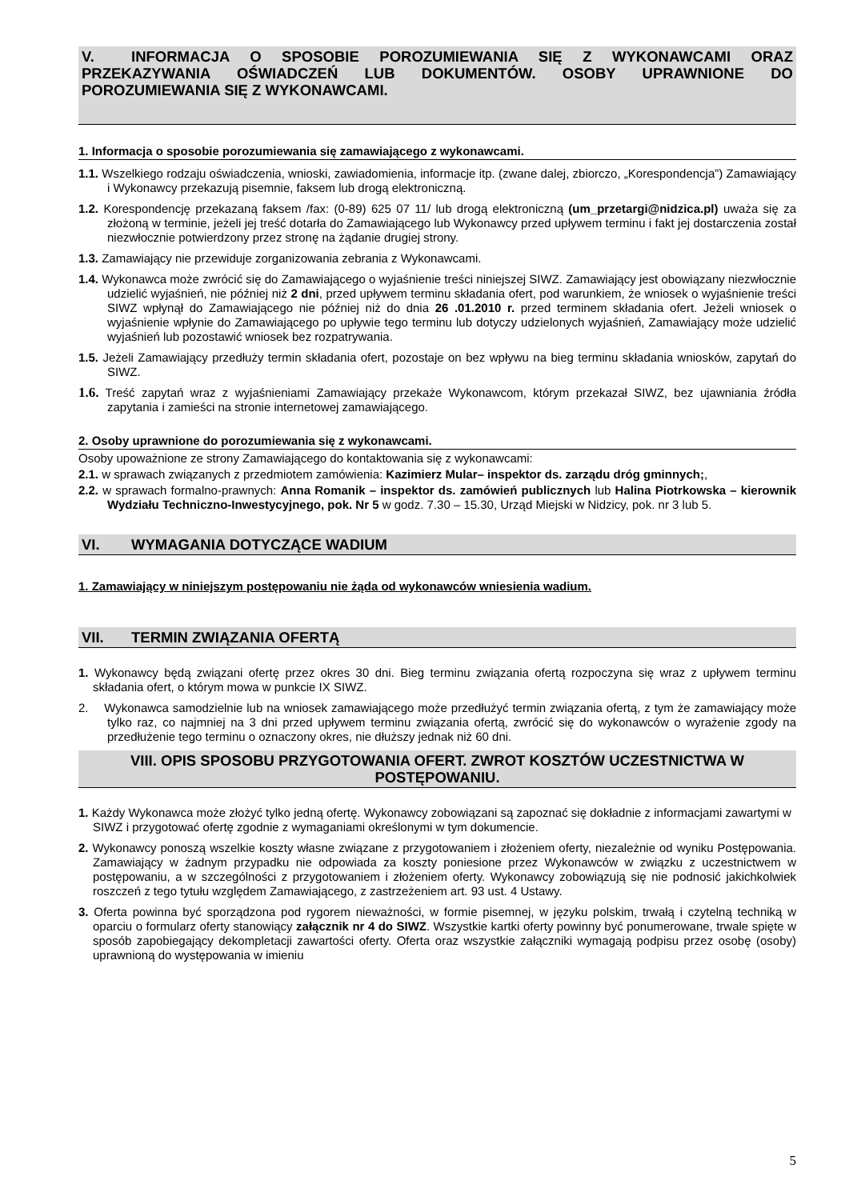V. INFORMACJA O SPOSOBIE POROZUMIEWANIA SIĘ Z WYKONAWCAMI ORAZ PRZEKAZYWANIA OŚWIADCZEŃ LUB DOKUMENTÓW. OSOBY UPRAWNIONE DO POROZUMIEWANIA SIĘ Z WYKONAWCAMI.
1. Informacja o sposobie porozumiewania się zamawiającego z wykonawcami.
1.1. Wszelkiego rodzaju oświadczenia, wnioski, zawiadomienia, informacje itp. (zwane dalej, zbiorczo, „Korespondencja”) Zamawiający i Wykonawcy przekazują pisemnie, faksem lub drogą elektroniczną.
1.2. Korespondencję przekazaną faksem /fax: (0-89) 625 07 11/ lub drogą elektroniczną (um_przetargi@nidzica.pl) uważa się za złożoną w terminie, jeżeli jej treść dotarła do Zamawiającego lub Wykonawcy przed upływem terminu i fakt jej dostarczenia został niezwłocznie potwierdzony przez stronę na żądanie drugiej strony.
1.3. Zamawiający nie przewiduje zorganizowania zebrania z Wykonawcami.
1.4. Wykonawca może zwrócić się do Zamawiającego o wyjaśnienie treści niniejszej SIWZ. Zamawiający jest obowiązany niezwłocznie udzielić wyjaśnień, nie później niż 2 dni, przed upływem terminu składania ofert, pod warunkiem, że wniosek o wyjaśnienie treści SIWZ wpłynął do Zamawiającego nie później niż do dnia 26 .01.2010 r. przed terminem składania ofert. Jeżeli wniosek o wyjaśnienie wpłynie do Zamawiającego po upływie tego terminu lub dotyczy udzielonych wyjaśnień, Zamawiający może udzielić wyjaśnień lub pozostawić wniosek bez rozpatrywania.
1.5. Jeżeli Zamawiający przedłuży termin składania ofert, pozostaje on bez wpływu na bieg terminu składania wniosków, zapytań do SIWZ.
1.6. Treść zapytań wraz z wyjaśnieniami Zamawiający przekaże Wykonawcom, którym przekazał SIWZ, bez ujawniania źródła zapytania i zamieści na stronie internetowej zamawiającego.
2. Osoby uprawnione do porozumiewania się z wykonawcami.
Osoby upoważnione ze strony Zamawiającego do kontaktowania się z wykonawcami:
2.1. w sprawach związanych z przedmiotem zamówienia: Kazimierz Mular– inspektor ds. zarządu dróg gminnych;,
2.2. w sprawach formalno-prawnych: Anna Romanik – inspektor ds. zamówień publicznych lub Halina Piotrkowska – kierownik Wydziału Techniczno-Inwestycyjnego, pok. Nr 5 w godz. 7.30 – 15.30, Urząd Miejski w Nidzicy, pok. nr 3 lub 5.
VI. WYMAGANIA DOTYCZĄCE WADIUM
1. Zamawiający w niniejszym postępowaniu nie żąda od wykonawców wniesienia wadium.
VII. TERMIN ZWIĄZANIA OFERTĄ
1. Wykonawcy będą związani ofertę przez okres 30 dni. Bieg terminu związania ofertą rozpoczyna się wraz z upływem terminu składania ofert, o którym mowa w punkcie IX SIWZ.
2. Wykonawca samodzielnie lub na wniosek zamawiającego może przedłużyć termin związania ofertą, z tym że zamawiający może tylko raz, co najmniej na 3 dni przed upływem terminu związania ofertą, zwrócić się do wykonawców o wyrażenie zgody na przedłużenie tego terminu o oznaczony okres, nie dłuższy jednak niż 60 dni.
VIII. OPIS SPOSOBU PRZYGOTOWANIA OFERT. ZWROT KOSZTÓW UCZESTNICTWA W POSTĘPOWANIU.
1. Każdy Wykonawca może złożyć tylko jedną ofertę. Wykonawcy zobowiązani są zapoznać się dokładnie z informacjami zawartymi w SIWZ i przygotować ofertę zgodnie z wymaganiami określonymi w tym dokumencie.
2. Wykonawcy ponoszą wszelkie koszty własne związane z przygotowaniem i złożeniem oferty, niezależnie od wyniku Postępowania. Zamawiający w żadnym przypadku nie odpowiada za koszty poniesione przez Wykonawców w związku z uczestnictwem w postępowaniu, a w szczególności z przygotowaniem i złożeniem oferty. Wykonawcy zobowiązują się nie podnosić jakichkolwiek roszczeń z tego tytułu względem Zamawiającego, z zastrzeżeniem art. 93 ust. 4 Ustawy.
3. Oferta powinna być sporządzona pod rygorem nieważności, w formie pisemnej, w języku polskim, trwałą i czytelną techniką w oparciu o formularz oferty stanowiący załącznik nr 4 do SIWZ. Wszystkie kartki oferty powinny być ponumerowane, trwale spięte w sposób zapobiegający dekompletacji zawartości oferty. Oferta oraz wszystkie załączniki wymagają podpisu przez osobę (osoby) uprawnioną do występowania w imieniu
5